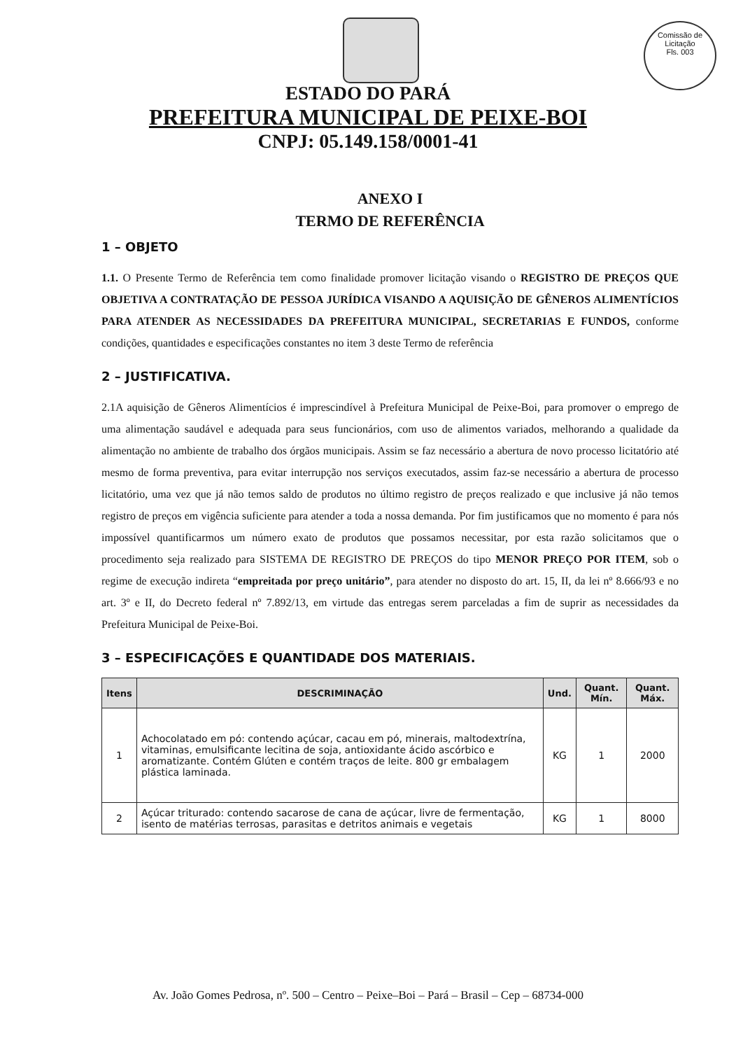Comissão de Licitação
Fls. 003
ESTADO DO PARÁ
PREFEITURA MUNICIPAL DE PEIXE-BOI
CNPJ: 05.149.158/0001-41
ANEXO I
TERMO DE REFERÊNCIA
1 – OBJETO
1.1. O Presente Termo de Referência tem como finalidade promover licitação visando o REGISTRO DE PREÇOS QUE OBJETIVA A CONTRATAÇÃO DE PESSOA JURÍDICA VISANDO A AQUISIÇÃO DE GÊNEROS ALIMENTÍCIOS PARA ATENDER AS NECESSIDADES DA PREFEITURA MUNICIPAL, SECRETARIAS E FUNDOS, conforme condições, quantidades e especificações constantes no item 3 deste Termo de referência
2 – JUSTIFICATIVA.
2.1A aquisição de Gêneros Alimentícios é imprescindível à Prefeitura Municipal de Peixe-Boi, para promover o emprego de uma alimentação saudável e adequada para seus funcionários, com uso de alimentos variados, melhorando a qualidade da alimentação no ambiente de trabalho dos órgãos municipais. Assim se faz necessário a abertura de novo processo licitatório até mesmo de forma preventiva, para evitar interrupção nos serviços executados, assim faz-se necessário a abertura de processo licitatório, uma vez que já não temos saldo de produtos no último registro de preços realizado e que inclusive já não temos registro de preços em vigência suficiente para atender a toda a nossa demanda. Por fim justificamos que no momento é para nós impossível quantificarmos um número exato de produtos que possamos necessitar, por esta razão solicitamos que o procedimento seja realizado para SISTEMA DE REGISTRO DE PREÇOS do tipo MENOR PREÇO POR ITEM, sob o regime de execução indireta “empreitada por preço unitário”, para atender no disposto do art. 15, II, da lei nº 8.666/93 e no art. 3º e II, do Decreto federal nº 7.892/13, em virtude das entregas serem parceladas a fim de suprir as necessidades da Prefeitura Municipal de Peixe-Boi.
3 – ESPECIFICAÇÕES E QUANTIDADE DOS MATERIAIS.
| Itens | DESCRIMINAÇÃO | Und. | Quant. Mín. | Quant. Máx. |
| --- | --- | --- | --- | --- |
| 1 | Achocolatado em pó: contendo açúcar, cacau em pó, minerais, maltodextrína, vitaminas, emulsificante lecitina de soja, antioxidante ácido ascórbico e aromatizante. Contém Glúten e contém traços de leite. 800 gr embalagem plástica laminada. | KG | 1 | 2000 |
| 2 | Açúcar triturado: contendo sacarose de cana de açúcar, livre de fermentação, isento de matérias terrosas, parasitas e detritos animais e vegetais | KG | 1 | 8000 |
Av. João Gomes Pedrosa, nº. 500 – Centro – Peixe–Boi – Pará – Brasil – Cep – 68734-000